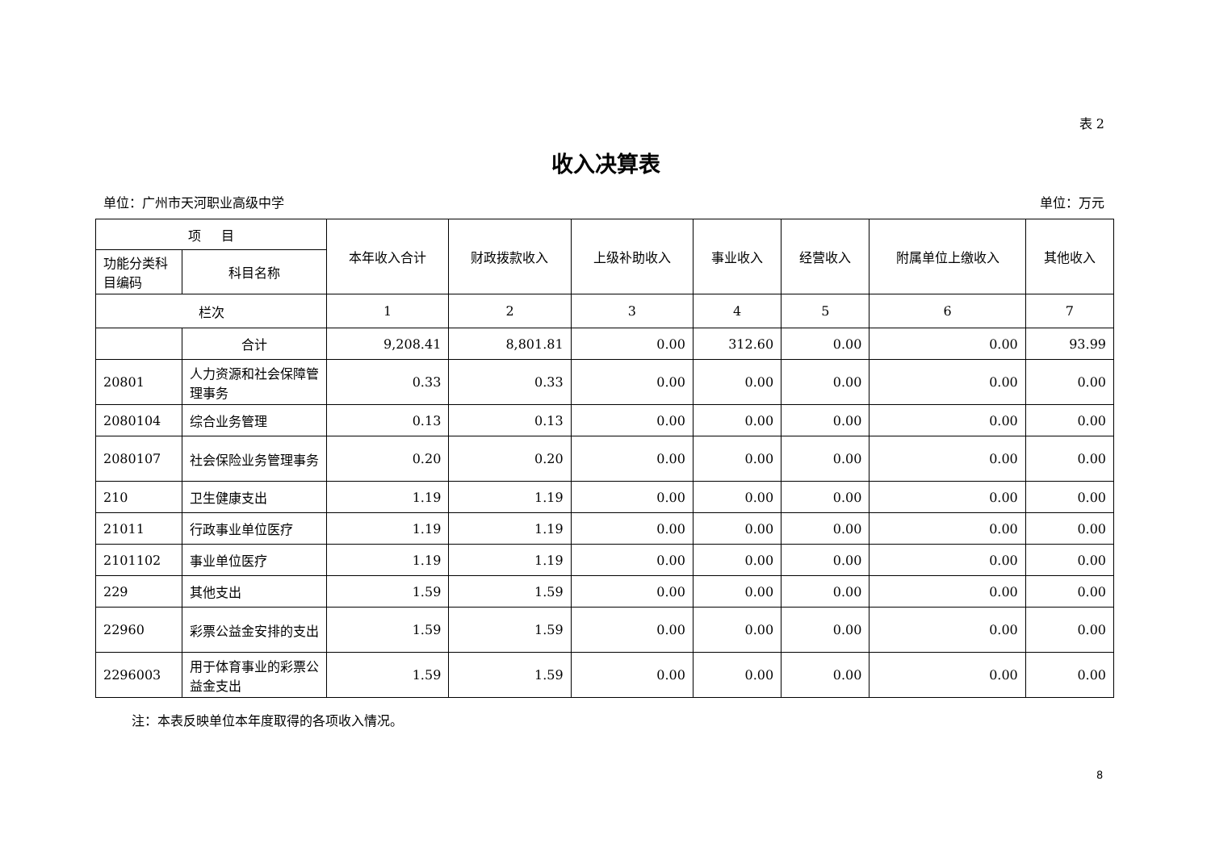表 2
收入决算表
单位：广州市天河职业高级中学 单位：万元
| 项 目 | | 本年收入合计 | 财政拨款收入 | 上级补助收入 | 事业收入 | 经营收入 | 附属单位上缴收入 | 其他收入 |
| --- | --- | --- | --- | --- | --- | --- | --- | --- |
| 功能分类科目编码 | 科目名称 | | | | | | | |
| 栏次 | | 1 | 2 | 3 | 4 | 5 | 6 | 7 |
| | 合计 | 9,208.41 | 8,801.81 | 0.00 | 312.60 | 0.00 | 0.00 | 93.99 |
| 20801 | 人力资源和社会保障管理事务 | 0.33 | 0.33 | 0.00 | 0.00 | 0.00 | 0.00 | 0.00 |
| 2080104 | 综合业务管理 | 0.13 | 0.13 | 0.00 | 0.00 | 0.00 | 0.00 | 0.00 |
| 2080107 | 社会保险业务管理事务 | 0.20 | 0.20 | 0.00 | 0.00 | 0.00 | 0.00 | 0.00 |
| 210 | 卫生健康支出 | 1.19 | 1.19 | 0.00 | 0.00 | 0.00 | 0.00 | 0.00 |
| 21011 | 行政事业单位医疗 | 1.19 | 1.19 | 0.00 | 0.00 | 0.00 | 0.00 | 0.00 |
| 2101102 | 事业单位医疗 | 1.19 | 1.19 | 0.00 | 0.00 | 0.00 | 0.00 | 0.00 |
| 229 | 其他支出 | 1.59 | 1.59 | 0.00 | 0.00 | 0.00 | 0.00 | 0.00 |
| 22960 | 彩票公益金安排的支出 | 1.59 | 1.59 | 0.00 | 0.00 | 0.00 | 0.00 | 0.00 |
| 2296003 | 用于体育事业的彩票公益金支出 | 1.59 | 1.59 | 0.00 | 0.00 | 0.00 | 0.00 | 0.00 |
注：本表反映单位本年度取得的各项收入情况。
8